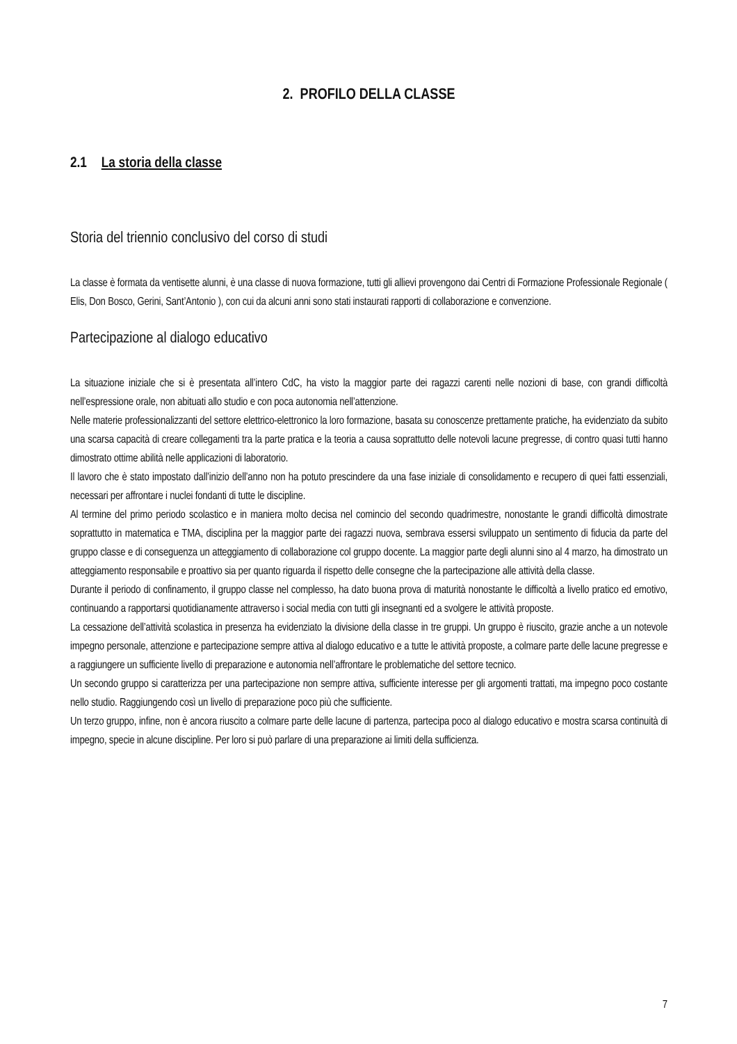2. PROFILO DELLA CLASSE
2.1 La storia della classe
Storia del triennio conclusivo del corso di studi
La classe è formata da ventisette alunni, è una classe di nuova formazione, tutti gli allievi provengono dai Centri di Formazione Professionale Regionale ( Elis, Don Bosco, Gerini, Sant’Antonio ), con cui da alcuni anni sono stati instaurati rapporti di collaborazione e convenzione.
Partecipazione al dialogo educativo
La situazione iniziale che si è presentata all’intero CdC, ha visto la maggior parte dei ragazzi carenti nelle nozioni di base, con grandi difficoltà nell’espressione orale, non abituati allo studio e con poca autonomia nell’attenzione.
Nelle materie professionalizzanti del settore elettrico-elettronico la loro formazione, basata su conoscenze prettamente pratiche, ha evidenziato da subito una scarsa capacità di creare collegamenti tra la parte pratica e la teoria a causa soprattutto delle notevoli lacune pregresse, di contro quasi tutti hanno dimostrato ottime abilità nelle applicazioni di laboratorio.
Il lavoro che è stato impostato dall’inizio dell’anno non ha potuto prescindere da una fase iniziale di consolidamento e recupero di quei fatti essenziali, necessari per affrontare i nuclei fondanti di tutte le discipline.
Al termine del primo periodo scolastico e in maniera molto decisa nel comincio del secondo quadrimestre, nonostante le grandi difficoltà dimostrate soprattutto in matematica e TMA, disciplina per la maggior parte dei ragazzi nuova, sembrava essersi sviluppato un sentimento di fiducia da parte del gruppo classe e di conseguenza un atteggiamento di collaborazione col gruppo docente. La maggior parte degli alunni sino al 4 marzo, ha dimostrato un atteggiamento responsabile e proattivo sia per quanto riguarda il rispetto delle consegne che la partecipazione alle attività della classe.
Durante il periodo di confinamento, il gruppo classe nel complesso, ha dato buona prova di maturità nonostante le difficoltà a livello pratico ed emotivo, continuando a rapportarsi quotidianamente attraverso i social media con tutti gli insegnanti ed a svolgere le attività proposte.
La cessazione dell’attività scolastica in presenza ha evidenziato la divisione della classe in tre gruppi. Un gruppo è riuscito, grazie anche a un notevole impegno personale, attenzione e partecipazione sempre attiva al dialogo educativo e a tutte le attività proposte, a colmare parte delle lacune pregresse e a raggiungere un sufficiente livello di preparazione e autonomia nell’affrontare le problematiche del settore tecnico.
Un secondo gruppo si caratterizza per una partecipazione non sempre attiva, sufficiente interesse per gli argomenti trattati, ma impegno poco costante nello studio. Raggiungendo così un livello di preparazione poco più che sufficiente.
Un terzo gruppo, infine, non è ancora riuscito a colmare parte delle lacune di partenza, partecipa poco al dialogo educativo e mostra scarsa continuità di impegno, specie in alcune discipline. Per loro si può parlare di una preparazione ai limiti della sufficienza.
7